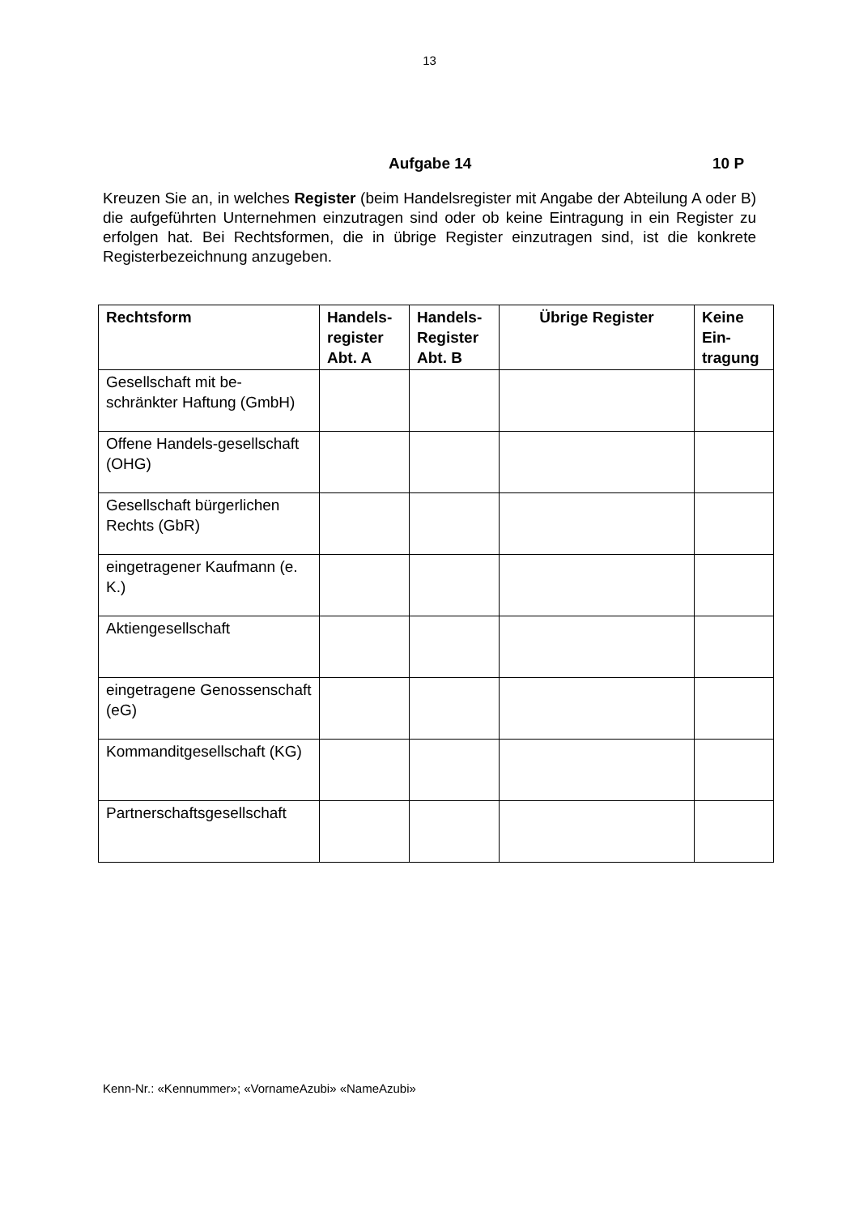13
Aufgabe 14 10 P
Kreuzen Sie an, in welches Register (beim Handelsregister mit Angabe der Abteilung A oder B) die aufgeführten Unternehmen einzutragen sind oder ob keine Eintragung in ein Register zu erfolgen hat. Bei Rechtsformen, die in übrige Register einzutragen sind, ist die konkrete Registerbezeichnung anzugeben.
| Rechtsform | Handels-register Abt. A | Handels-Register Abt. B | Übrige Register | Keine Ein-tragung |
| --- | --- | --- | --- | --- |
| Gesellschaft mit be-schränkter Haftung (GmbH) | | | | |
| Offene Handels-gesellschaft (OHG) | | | | |
| Gesellschaft bürgerlichen Rechts (GbR) | | | | |
| eingetragener Kaufmann (e. K.) | | | | |
| Aktiengesellschaft | | | | |
| eingetragene Genossenschaft (eG) | | | | |
| Kommanditgesellschaft (KG) | | | | |
| Partnerschaftsgesellschaft | | | | |
Kenn-Nr.: «Kennummer»; «VornameAzubi» «NameAzubi»